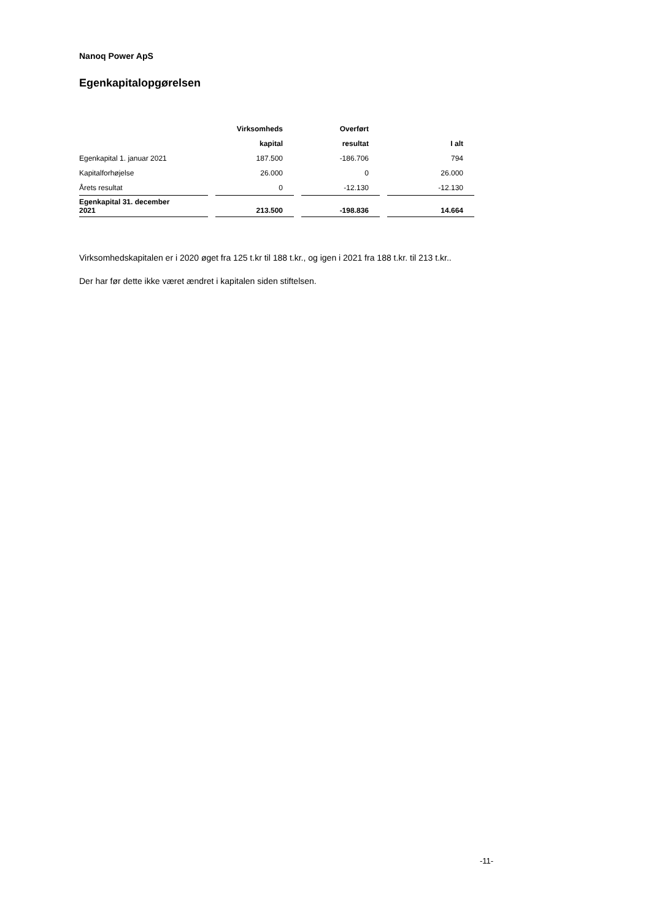Nanoq Power ApS
Egenkapitalopgørelsen
| | Virksomheds | Overført | |
| --- | --- | --- | --- |
| | kapital | resultat | I alt |
| Egenkapital 1. januar 2021 | 187.500 | -186.706 | 794 |
| Kapitalforhøjelse | 26.000 | 0 | 26.000 |
| Årets resultat | 0 | -12.130 | -12.130 |
| Egenkapital 31. december 2021 | 213.500 | -198.836 | 14.664 |
Virksomhedskapitalen er i 2020 øget fra 125 t.kr til 188 t.kr., og igen i 2021 fra 188 t.kr. til 213 t.kr..
Der har før dette ikke været ændret i kapitalen siden stiftelsen.
-11-